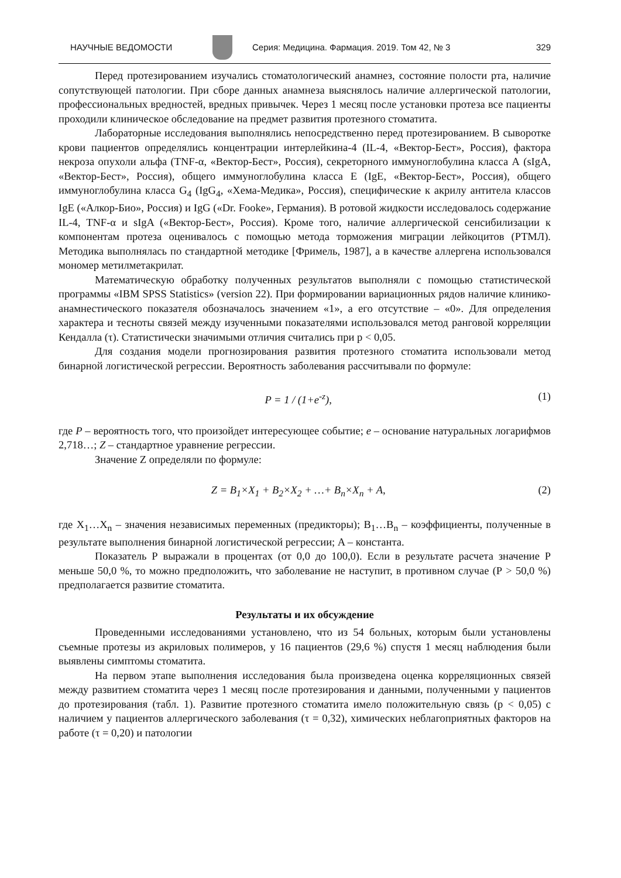НАУЧНЫЕ ВЕДОМОСТИ
Серия: Медицина. Фармация. 2019. Том 42, № 3 329
Перед протезированием изучались стоматологический анамнез, состояние полости рта, наличие сопутствующей патологии. При сборе данных анамнеза выяснялось наличие аллергической патологии, профессиональных вредностей, вредных привычек. Через 1 месяц после установки протеза все пациенты проходили клиническое обследование на предмет развития протезного стоматита.
Лабораторные исследования выполнялись непосредственно перед протезированием. В сыворотке крови пациентов определялись концентрации интерлейкина-4 (IL-4, «Вектор-Бест», Россия), фактора некроза опухоли альфа (TNF-α, «Вектор-Бест», Россия), секреторного иммуноглобулина класса А (sIgA, «Вектор-Бест», Россия), общего иммуноглобулина класса Е (IgE, «Вектор-Бест», Россия), общего иммуноглобулина класса G<sub>4</sub> (IgG<sub>4</sub>, «Хема-Медика», Россия), специфические к акрилу антитела классов IgE («Алкор-Био», Россия) и IgG («Dr. Fooke», Германия). В ротовой жидкости исследовалось содержание IL-4, TNF-α и sIgA («Вектор-Бест», Россия). Кроме того, наличие аллергической сенсибилизации к компонентам протеза оценивалось с помощью метода торможения миграции лейкоцитов (РТМЛ). Методика выполнялась по стандартной методике [Фримель, 1987], а в качестве аллергена использовался мономер метилметакрилат.
Математическую обработку полученных результатов выполняли с помощью статистической программы «IBM SPSS Statistics» (version 22). При формировании вариационных рядов наличие клинико-анамнестического показателя обозначалось значением «1», а его отсутствие – «0». Для определения характера и тесноты связей между изученными показателями использовался метод ранговой корреляции Кендалла (τ). Статистически значимыми отличия считались при p < 0,05.
Для создания модели прогнозирования развития протезного стоматита использовали метод бинарной логистической регрессии. Вероятность заболевания рассчитывали по формуле:
P = 1 / (1+e<sup>-z</sup>), (1)
где P – вероятность того, что произойдет интересующее событие; e – основание натуральных логарифмов 2,718…; Z – стандартное уравнение регрессии.
Значение Z определяли по формуле:
Z = B<sub>1</sub>×X<sub>1</sub> + B<sub>2</sub>×X<sub>2</sub> + …+ B<sub>n</sub>×X<sub>n</sub> + A, (2)
где X<sub>1</sub>…X<sub>n</sub> – значения независимых переменных (предикторы); B<sub>1</sub>…B<sub>n</sub> – коэффициенты, полученные в результате выполнения бинарной логистической регрессии; A – константа.
Показатель Р выражали в процентах (от 0,0 до 100,0). Если в результате расчета значение Р меньше 50,0 %, то можно предположить, что заболевание не наступит, в противном случае (Р > 50,0 %) предполагается развитие стоматита.
Результаты и их обсуждение
Проведенными исследованиями установлено, что из 54 больных, которым были установлены съемные протезы из акриловых полимеров, у 16 пациентов (29,6 %) спустя 1 месяц наблюдения были выявлены симптомы стоматита.
На первом этапе выполнения исследования была произведена оценка корреляционных связей между развитием стоматита через 1 месяц после протезирования и данными, полученными у пациентов до протезирования (табл. 1). Развитие протезного стоматита имело положительную связь (p < 0,05) с наличием у пациентов аллергического заболевания (τ = 0,32), химических неблагоприятных факторов на работе (τ = 0,20) и патологии